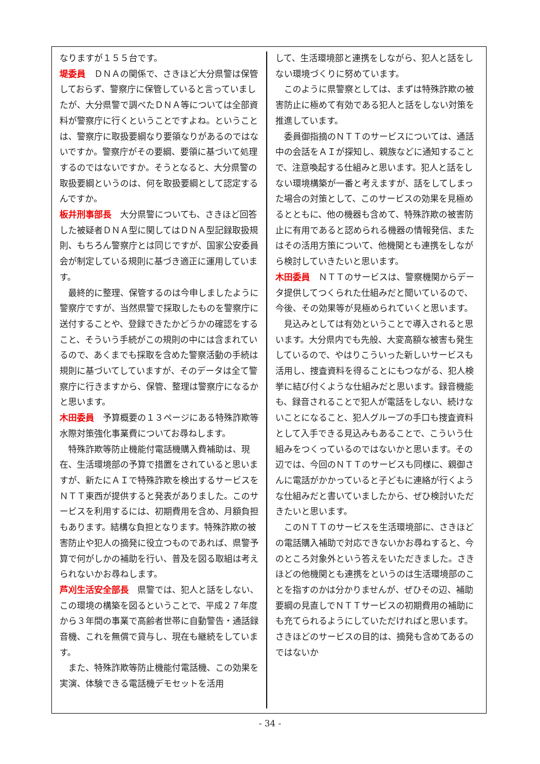なりますが１５５台です。
堤委員　ＤＮＡの関係で、さきほど大分県警は保管しておらず、警察庁に保管していると言っていましたが、大分県警で調べたＤＮＡ等については全部資料が警察庁に行くということですよね。ということは、警察庁に取扱要綱なり要領なりがあるのではないですか。警察庁がその要綱、要領に基づいて処理するのではないですか。そうとなると、大分県警の取扱要綱というのは、何を取扱要綱として認定するんですか。
板井刑事部長　大分県警についても、さきほど回答した被疑者ＤＮＡ型に関してはＤＮＡ型記録取扱規則、もちろん警察庁とは同じですが、国家公安委員会が制定している規則に基づき適正に運用しています。
最終的に整理、保管するのは今申しましたように警察庁ですが、当然県警で採取したものを警察庁に送付することや、登録できたかどうかの確認をすること、そういう手続がこの規則の中には含まれているので、あくまでも採取を含めた警察活動の手続は規則に基づいてしていますが、そのデータは全て警察庁に行きますから、保管、整理は警察庁になるかと思います。
木田委員　予算概要の１３ページにある特殊詐欺等水際対策強化事業費についてお尋ねします。
特殊詐欺等防止機能付電話機購入費補助は、現在、生活環境部の予算で措置をされていると思いますが、新たにＡＩで特殊詐欺を検出するサービスをＮＴＴ東西が提供すると発表がありました。このサービスを利用するには、初期費用を含め、月額負担もあります。結構な負担となります。特殊詐欺の被害防止や犯人の摘発に役立つものであれば、県警予算で何がしかの補助を行い、普及を図る取組は考えられないかお尋ねします。
芦刈生活安全部長　県警では、犯人と話をしない、この環境の構築を図るということで、平成２７年度から３年間の事業で高齢者世帯に自動警告・通話録音機、これを無償で貸与し、現在も継続をしています。
また、特殊詐欺等防止機能付電話機、この効果を実演、体験できる電話機デモセットを活用
して、生活環境部と連携をしながら、犯人と話をしない環境づくりに努めています。
このように県警察としては、まずは特殊詐欺の被害防止に極めて有効である犯人と話をしない対策を推進しています。
委員御指摘のＮＴＴのサービスについては、通話中の会話をＡＩが探知し、親族などに通知することで、注意喚起する仕組みと思います。犯人と話をしない環境構築が一番と考えますが、話をしてしまった場合の対策として、このサービスの効果を見極めるとともに、他の機器も含めて、特殊詐欺の被害防止に有用であると認められる機器の情報発信、またはその活用方策について、他機関とも連携をしながら検討していきたいと思います。
木田委員　ＮＴＴのサービスは、警察機関からデータ提供してつくられた仕組みだと聞いているので、今後、その効果等が見極められていくと思います。
見込みとしては有効ということで導入されると思います。大分県内でも先般、大変高額な被害も発生しているので、やはりこういった新しいサービスも活用し、捜査資料を得ることにもつながる、犯人検挙に結び付くような仕組みだと思います。録音機能も、録音されることで犯人が電話をしない、続けないことになること、犯人グループの手口も捜査資料として入手できる見込みもあることで、こういう仕組みをつくっているのではないかと思います。その辺では、今回のＮＴＴのサービスも同様に、親御さんに電話がかかっていると子どもに連絡が行くような仕組みだと書いていましたから、ぜひ検討いただきたいと思います。
このＮＴＴのサービスを生活環境部に、さきほどの電話購入補助で対応できないかお尋ねすると、今のところ対象外という答えをいただきました。さきほどの他機関とも連携をというのは生活環境部のことを指すのかは分かりませんが、ぜひその辺、補助要綱の見直しでＮＴＴサービスの初期費用の補助にも充てられるようにしていただければと思います。さきほどのサービスの目的は、摘発も含めてあるのではないか
- 34 -